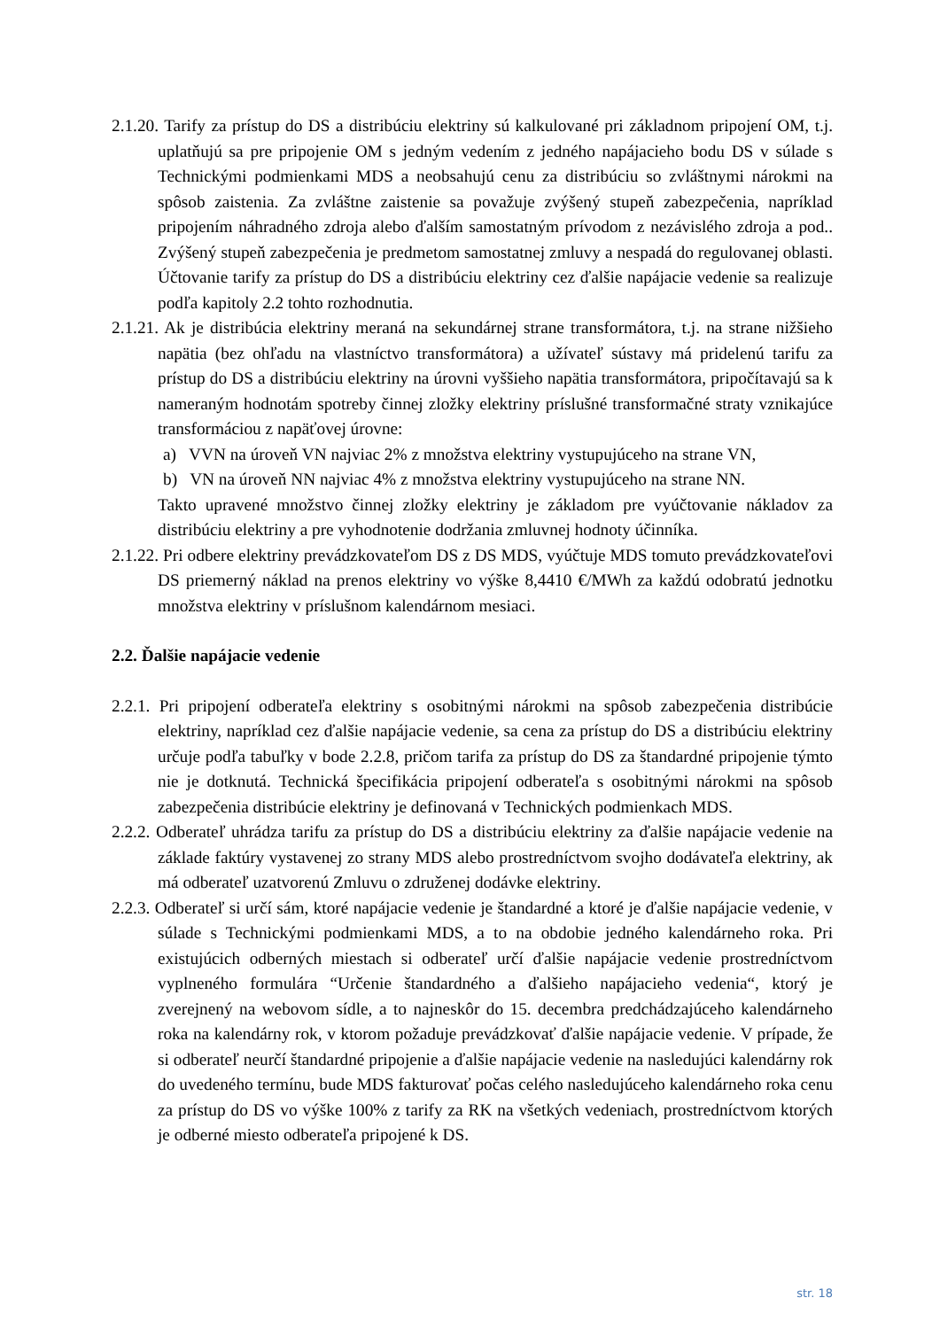2.1.20. Tarify za prístup do DS a distribúciu elektriny sú kalkulované pri základnom pripojení OM, t.j. uplatňujú sa pre pripojenie OM s jedným vedením z jedného napájacieho bodu DS v súlade s Technickými podmienkami MDS a neobsahujú cenu za distribúciu so zvláštnymi nárokmi na spôsob zaistenia. Za zvláštne zaistenie sa považuje zvýšený stupeň zabezpečenia, napríklad pripojením náhradného zdroja alebo ďalším samostatným prívodom z nezávislého zdroja a pod.. Zvýšený stupeň zabezpečenia je predmetom samostatnej zmluvy a nespadá do regulovanej oblasti. Účtovanie tarify za prístup do DS a distribúciu elektriny cez ďalšie napájacie vedenie sa realizuje podľa kapitoly 2.2 tohto rozhodnutia.
2.1.21. Ak je distribúcia elektriny meraná na sekundárnej strane transformátora, t.j. na strane nižšieho napätia (bez ohľadu na vlastníctvo transformátora) a užívateľ sústavy má pridelenú tarifu za prístup do DS a distribúciu elektriny na úrovni vyššieho napätia transformátora, pripočítavajú sa k nameraným hodnotám spotreby činnej zložky elektriny príslušné transformačné straty vznikajúce transformáciou z napäťovej úrovne:
a) VVN na úroveň VN najviac 2% z množstva elektriny vystupujúceho na strane VN,
b) VN na úroveň NN najviac 4% z množstva elektriny vystupujúceho na strane NN.
Takto upravené množstvo činnej zložky elektriny je základom pre vyúčtovanie nákladov za distribúciu elektriny a pre vyhodnotenie dodržania zmluvnej hodnoty účinníka.
2.1.22. Pri odbere elektriny prevádzkovateľom DS z DS MDS, vyúčtuje MDS tomuto prevádzkovateľovi DS priemerný náklad na prenos elektriny vo výške 8,4410 €/MWh za každú odobratú jednotku množstva elektriny v príslušnom kalendárnom mesiaci.
2.2. Ďalšie napájacie vedenie
2.2.1. Pri pripojení odberateľa elektriny s osobitnými nárokmi na spôsob zabezpečenia distribúcie elektriny, napríklad cez ďalšie napájacie vedenie, sa cena za prístup do DS a distribúciu elektriny určuje podľa tabuľky v bode 2.2.8, pričom tarifa za prístup do DS za štandardné pripojenie týmto nie je dotknutá. Technická špecifikácia pripojení odberateľa s osobitnými nárokmi na spôsob zabezpečenia distribúcie elektriny je definovaná v Technických podmienkach MDS.
2.2.2. Odberateľ uhrádza tarifu za prístup do DS a distribúciu elektriny za ďalšie napájacie vedenie na základe faktúry vystavenej zo strany MDS alebo prostredníctvom svojho dodávateľa elektriny, ak má odberateľ uzatvorenú Zmluvu o združenej dodávke elektriny.
2.2.3. Odberateľ si určí sám, ktoré napájacie vedenie je štandardné a ktoré je ďalšie napájacie vedenie, v súlade s Technickými podmienkami MDS, a to na obdobie jedného kalendárneho roka. Pri existujúcich odberných miestach si odberateľ určí ďalšie napájacie vedenie prostredníctvom vyplneného formulára “Určenie štandardného a ďalšieho napájacieho vedenia“, ktorý je zverejnený na webovom sídle, a to najneskôr do 15. decembra predchádzajúceho kalendárneho roka na kalendárny rok, v ktorom požaduje prevádzkovať ďalšie napájacie vedenie. V prípade, že si odberateľ neurčí štandardné pripojenie a ďalšie napájacie vedenie na nasledujúci kalendárny rok do uvedeného termínu, bude MDS fakturovať počas celého nasledujúceho kalendárneho roka cenu za prístup do DS vo výške 100% z tarify za RK na všetkých vedeniach, prostredníctvom ktorých je odberné miesto odberateľa pripojené k DS.
str. 18